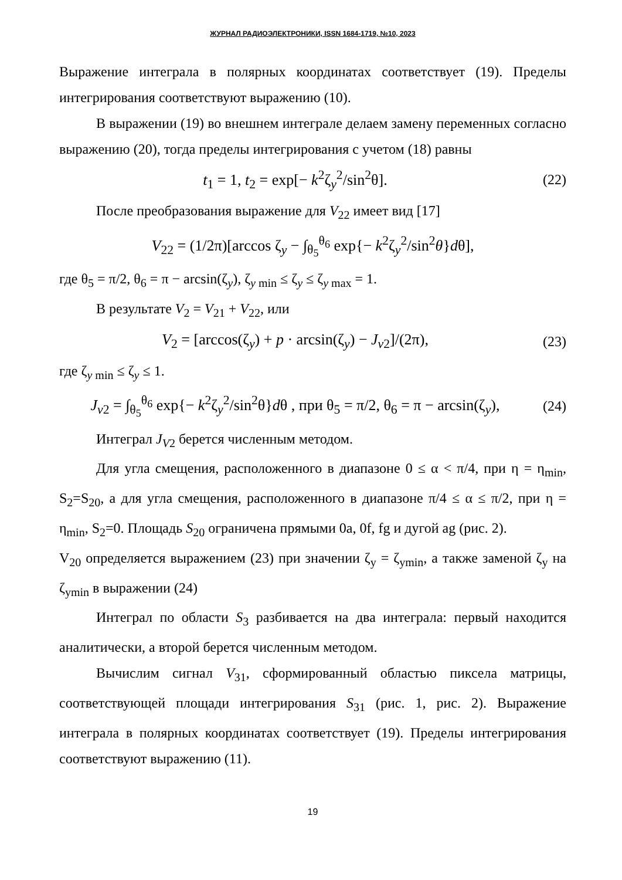ЖУРНАЛ РАДИОЭЛЕКТРОНИКИ, ISSN 1684-1719, №10, 2023
Выражение интеграла в полярных координатах соответствует (19). Пределы интегрирования соответствуют выражению (10).
В выражении (19) во внешнем интеграле делаем замену переменных согласно выражению (20), тогда пределы интегрирования с учетом (18) равны
t<sub>1</sub> = 1, t<sub>2</sub> = exp[− k<sup>2</sup>ζ<sub>y</sub><sup>2</sup>/sin<sup>2</sup>θ].
(22)
После преобразования выражение для V<sub>22</sub> имеет вид [17]
V<sub>22</sub> = (1/2π)[arccos ζ<sub>y</sub> − ∫<sub>θ<sub>5</sub></sub><sup>θ<sub>6</sub></sup> exp{− k<sup>2</sup>ζ<sub>y</sub><sup>2</sup>/sin<sup>2</sup>θ}dθ],
где θ<sub>5</sub> = π/2, θ<sub>6</sub> = π − arcsin(ζ<sub>y</sub>), ζ<sub>y min</sub> ≤ ζ<sub>y</sub> ≤ ζ<sub>y max</sub> = 1.
В результате V<sub>2</sub> = V<sub>21</sub> + V<sub>22</sub>, или
V<sub>2</sub> = [arccos(ζ<sub>y</sub>) + p · arcsin(ζ<sub>y</sub>) − J<sub>v2</sub>]/(2π),
(23)
где ζ<sub>y min</sub> ≤ ζ<sub>y</sub> ≤ 1.
J<sub>v2</sub> = ∫<sub>θ<sub>5</sub></sub><sup>θ<sub>6</sub></sup> exp{− k<sup>2</sup>ζ<sub>y</sub><sup>2</sup>/sin<sup>2</sup>θ}dθ , при θ<sub>5</sub> = π/2, θ<sub>6</sub> = π − arcsin(ζ<sub>y</sub>),
(24)
Интеграл J<sub>V2</sub> берется численным методом.
Для угла смещения, расположенного в диапазоне 0 ≤ α < π/4, при η = η<sub>min</sub>, S<sub>2</sub>=S<sub>20</sub>, а для угла смещения, расположенного в диапазоне π/4 ≤ α ≤ π/2, при η = η<sub>min</sub>, S<sub>2</sub>=0. Площадь S<sub>20</sub> ограничена прямыми 0a, 0f, fg и дугой ag (рис. 2).
V<sub>20</sub> определяется выражением (23) при значении ζ<sub>y</sub> = ζ<sub>ymin</sub>, а также заменой ζ<sub>y</sub> на ζ<sub>ymin</sub> в выражении (24)
Интеграл по области S<sub>3</sub> разбивается на два интеграла: первый находится аналитически, а второй берется численным методом.
Вычислим сигнал V<sub>31</sub>, сформированный областью пиксела матрицы, соответствующей площади интегрирования S<sub>31</sub> (рис. 1, рис. 2). Выражение интеграла в полярных координатах соответствует (19). Пределы интегрирования соответствуют выражению (11).
19